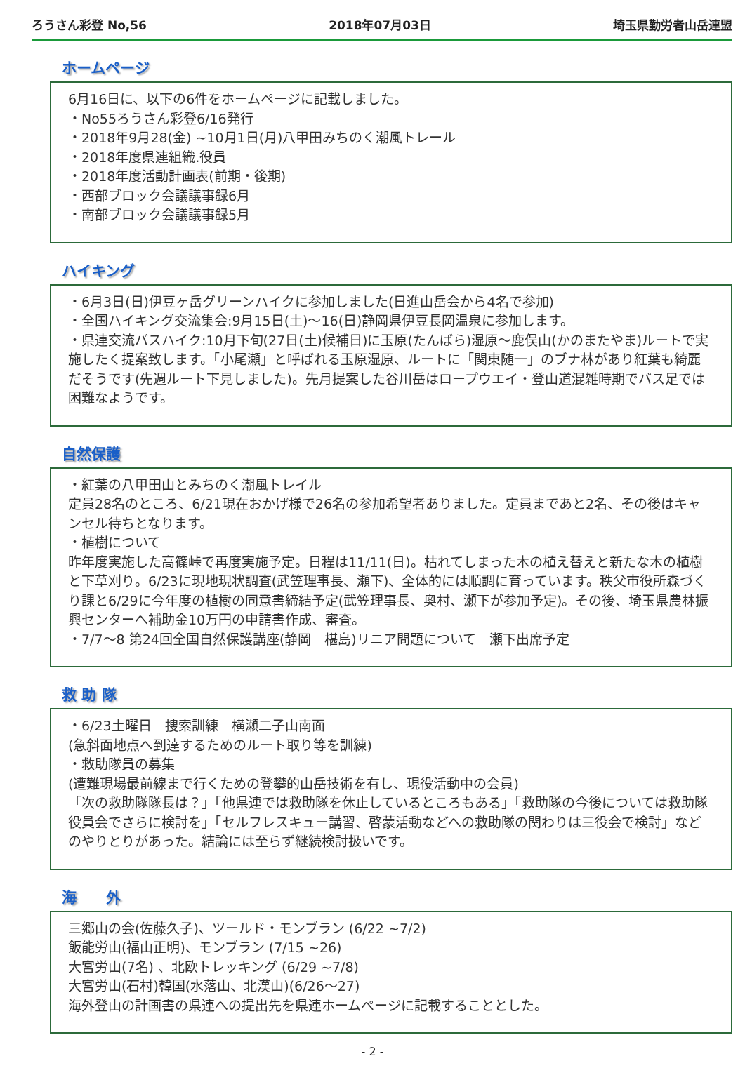ろうさん彩登 No,56 2018年07月03日 埼玉県勤労者山岳連盟
ホームページ
6月16日に、以下の6件をホームページに記載しました。
・No55ろうさん彩登6/16発行
・2018年9月28(金) ~10月1日(月)八甲田みちのく潮風トレール
・2018年度県連組織.役員
・2018年度活動計画表(前期・後期)
・西部ブロック会議議事録6月
・南部ブロック会議議事録5月
ハイキング
・6月3日(日)伊豆ヶ岳グリーンハイクに参加しました(日進山岳会から4名で参加)
・全国ハイキング交流集会:9月15日(土)～16(日)静岡県伊豆長岡温泉に参加します。
・県連交流バスハイク:10月下旬(27日(土)候補日)に玉原(たんばら)湿原～鹿俣山(かのまたやま)ルートで実施したく提案致します。「小尾瀬」と呼ばれる玉原湿原、ルートに「関東随一」のブナ林があり紅葉も綺麗だそうです(先週ルート下見しました)。先月提案した谷川岳はロープウエイ・登山道混雑時期でバス足では困難なようです。
自然保護
・紅葉の八甲田山とみちのく潮風トレイル
定員28名のところ、6/21現在おかげ様で26名の参加希望者ありました。定員まであと2名、その後はキャンセル待ちとなります。
・植樹について
昨年度実施した高篠峠で再度実施予定。日程は11/11(日)。枯れてしまった木の植え替えと新たな木の植樹と下草刈り。6/23に現地現状調査(武笠理事長、瀬下)、全体的には順調に育っています。秩父市役所森づくり課と6/29に今年度の植樹の同意書締結予定(武笠理事長、奥村、瀬下が参加予定)。その後、埼玉県農林振興センターへ補助金10万円の申請書作成、審査。
・7/7～8 第24回全国自然保護講座(静岡　椹島)リニア問題について　瀬下出席予定
救 助 隊
・6/23土曜日　捜索訓練　横瀬二子山南面
(急斜面地点へ到達するためのルート取り等を訓練)
・救助隊員の募集
(遭難現場最前線まで行くための登攀的山岳技術を有し、現役活動中の会員)
「次の救助隊隊長は？」「他県連では救助隊を休止しているところもある」「救助隊の今後については救助隊役員会でさらに検討を」「セルフレスキュー講習、啓蒙活動などへの救助隊の関わりは三役会で検討」などのやりとりがあった。結論には至らず継続検討扱いです。
海　　外
三郷山の会(佐藤久子)、ツールド・モンブラン (6/22 ~7/2)
飯能労山(福山正明)、モンブラン (7/15 ~26)
大宮労山(7名) 、北欧トレッキング (6/29 ~7/8)
大宮労山(石村)韓国(水落山、北漢山)(6/26～27)
海外登山の計画書の県連への提出先を県連ホームページに記載することとした。
- 2 -